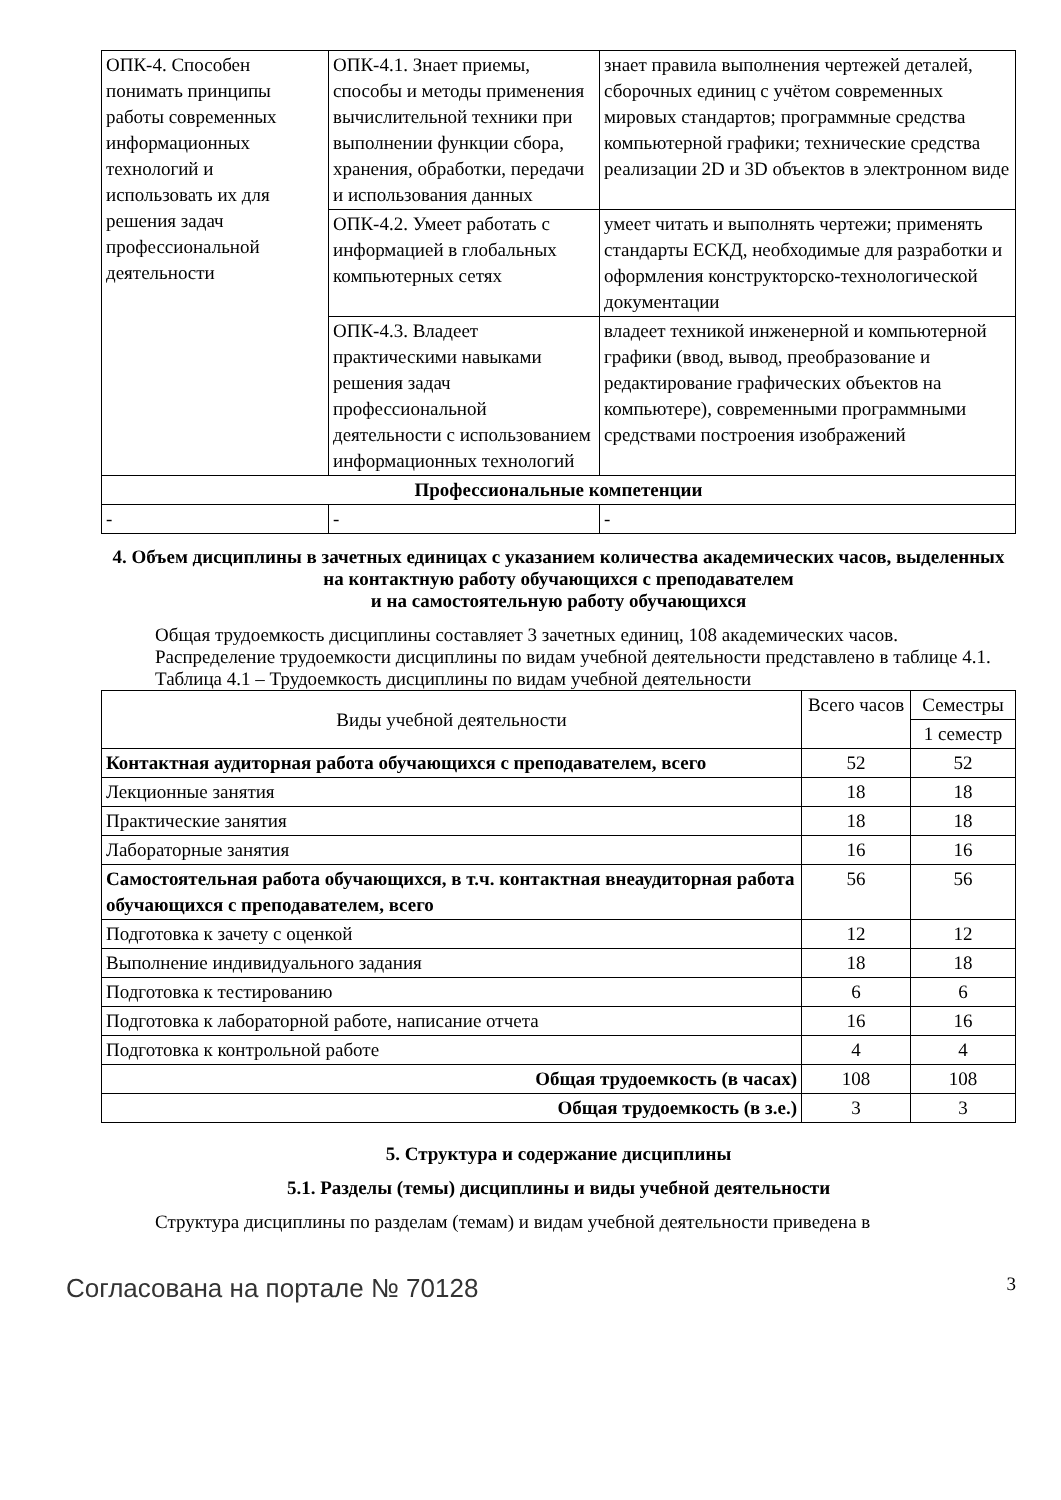| ОПК-4. Способен понимать принципы работы современных информационных технологий и использовать их для решения задач профессиональной деятельности | ОПК-4.1. Знает приемы, способы и методы применения вычислительной техники при выполнении функции сбора, хранения, обработки, передачи и использования данных | знает правила выполнения чертежей деталей, сборочных единиц с учётом современных мировых стандартов; программные средства компьютерной графики; технические средства реализации 2D и 3D объектов в электронном виде |
| | ОПК-4.2. Умеет работать с информацией в глобальных компьютерных сетях | умеет читать и выполнять чертежи; применять стандарты ЕСКД, необходимые для разработки и оформления конструкторско-технологической документации |
| | ОПК-4.3. Владеет практическими навыками решения задач профессиональной деятельности с использованием информационных технологий | владеет техникой инженерной и компьютерной графики (ввод, вывод, преобразование и редактирование графических объектов на компьютере), современными программными средствами построения изображений |
| Профессиональные компетенции | | |
| - | - | - |
4. Объем дисциплины в зачетных единицах с указанием количества академических часов, выделенных на контактную работу обучающихся с преподавателем
и на самостоятельную работу обучающихся
Общая трудоемкость дисциплины составляет 3 зачетных единиц, 108 академических часов.
Распределение трудоемкости дисциплины по видам учебной деятельности представлено в таблице 4.1.
Таблица 4.1 – Трудоемкость дисциплины по видам учебной деятельности
| Виды учебной деятельности | Всего часов | Семестры |
| --- | --- | --- |
| | | 1 семестр |
| Контактная аудиторная работа обучающихся с преподавателем, всего | 52 | 52 |
| Лекционные занятия | 18 | 18 |
| Практические занятия | 18 | 18 |
| Лабораторные занятия | 16 | 16 |
| Самостоятельная работа обучающихся, в т.ч. контактная внеаудиторная работа обучающихся с преподавателем, всего | 56 | 56 |
| Подготовка к зачету с оценкой | 12 | 12 |
| Выполнение индивидуального задания | 18 | 18 |
| Подготовка к тестированию | 6 | 6 |
| Подготовка к лабораторной работе, написание отчета | 16 | 16 |
| Подготовка к контрольной работе | 4 | 4 |
| Общая трудоемкость (в часах) | 108 | 108 |
| Общая трудоемкость (в з.е.) | 3 | 3 |
5. Структура и содержание дисциплины
5.1. Разделы (темы) дисциплины и виды учебной деятельности
Структура дисциплины по разделам (темам) и видам учебной деятельности приведена в
Согласована на портале № 70128 3